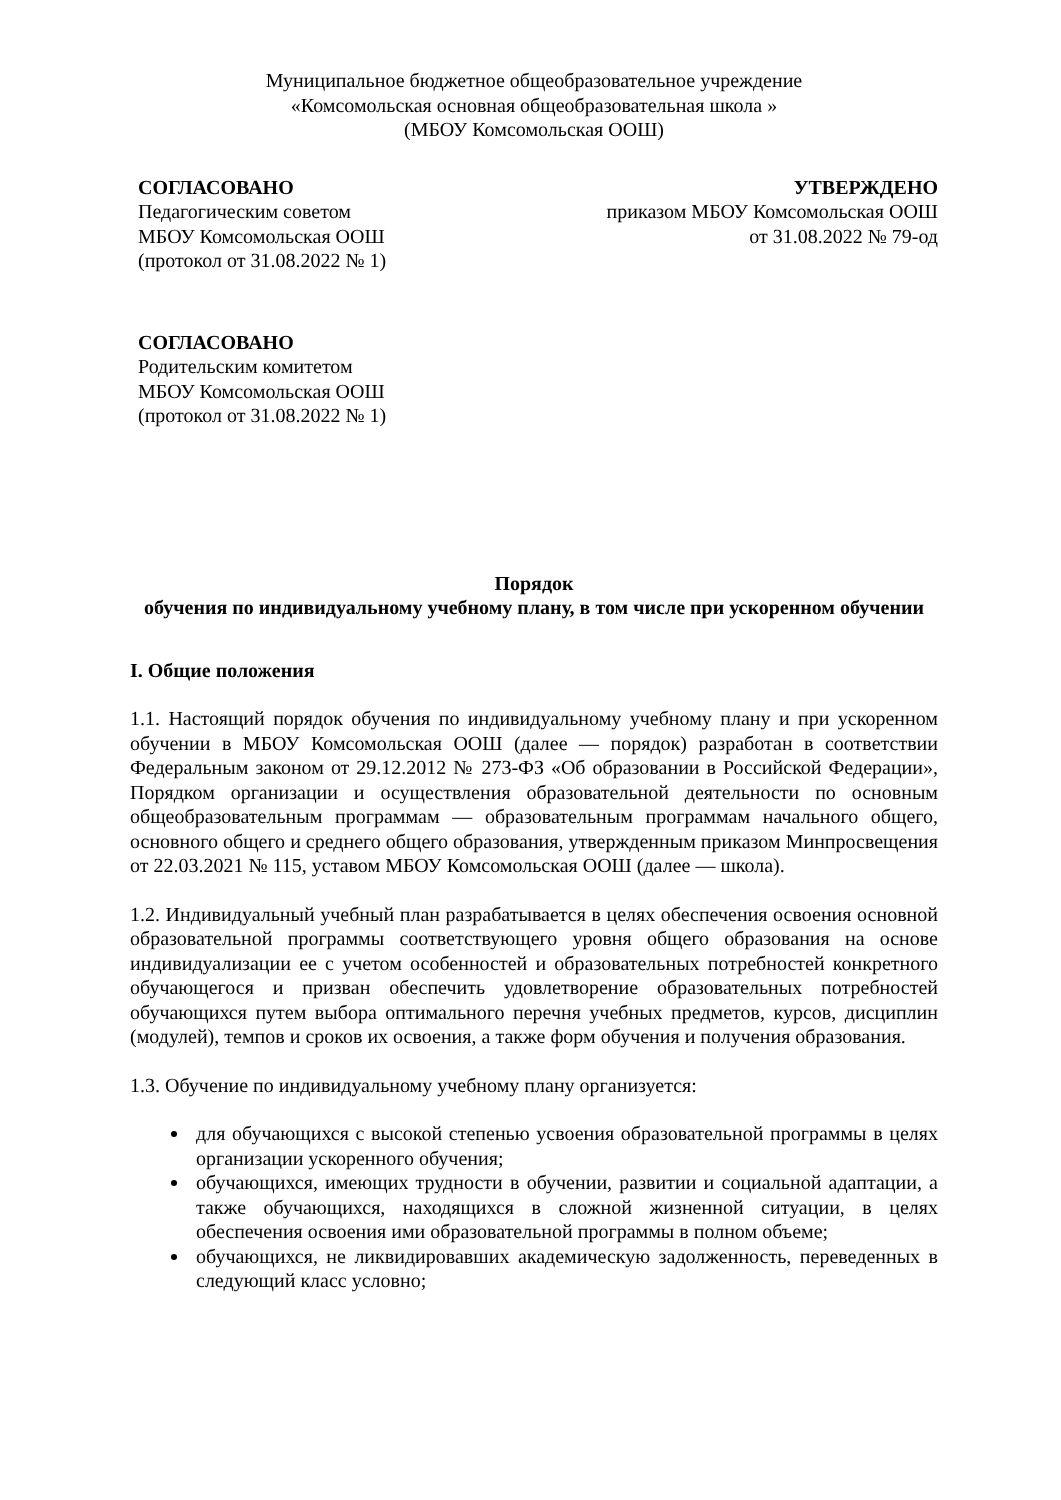Муниципальное бюджетное общеобразовательное учреждение
«Комсомольская основная общеобразовательная школа »
(МБОУ Комсомольская ООШ)
СОГЛАСОВАНО
Педагогическим советом
МБОУ Комсомольская ООШ
(протокол от 31.08.2022 № 1)
УТВЕРЖДЕНО
приказом МБОУ Комсомольская ООШ
от 31.08.2022 № 79-од
СОГЛАСОВАНО
Родительским комитетом
МБОУ Комсомольская ООШ
(протокол от 31.08.2022 № 1)
Порядок
обучения по индивидуальному учебному плану, в том числе при ускоренном обучении
I. Общие положения
1.1. Настоящий порядок обучения по индивидуальному учебному плану и при ускоренном обучении в МБОУ Комсомольская ООШ (далее — порядок) разработан в соответствии Федеральным законом от 29.12.2012 № 273-ФЗ «Об образовании в Российской Федерации», Порядком организации и осуществления образовательной деятельности по основным общеобразовательным программам — образовательным программам начального общего, основного общего и среднего общего образования, утвержденным приказом Минпросвещения от 22.03.2021 № 115, уставом МБОУ Комсомольская ООШ (далее — школа).
1.2. Индивидуальный учебный план разрабатывается в целях обеспечения освоения основной образовательной программы соответствующего уровня общего образования на основе индивидуализации ее с учетом особенностей и образовательных потребностей конкретного обучающегося и призван обеспечить удовлетворение образовательных потребностей обучающихся путем выбора оптимального перечня учебных предметов, курсов, дисциплин (модулей), темпов и сроков их освоения, а также форм обучения и получения образования.
1.3. Обучение по индивидуальному учебному плану организуется:
для обучающихся с высокой степенью усвоения образовательной программы в целях организации ускоренного обучения;
обучающихся, имеющих трудности в обучении, развитии и социальной адаптации, а также обучающихся, находящихся в сложной жизненной ситуации, в целях обеспечения освоения ими образовательной программы в полном объеме;
обучающихся, не ликвидировавших академическую задолженность, переведенных в следующий класс условно;